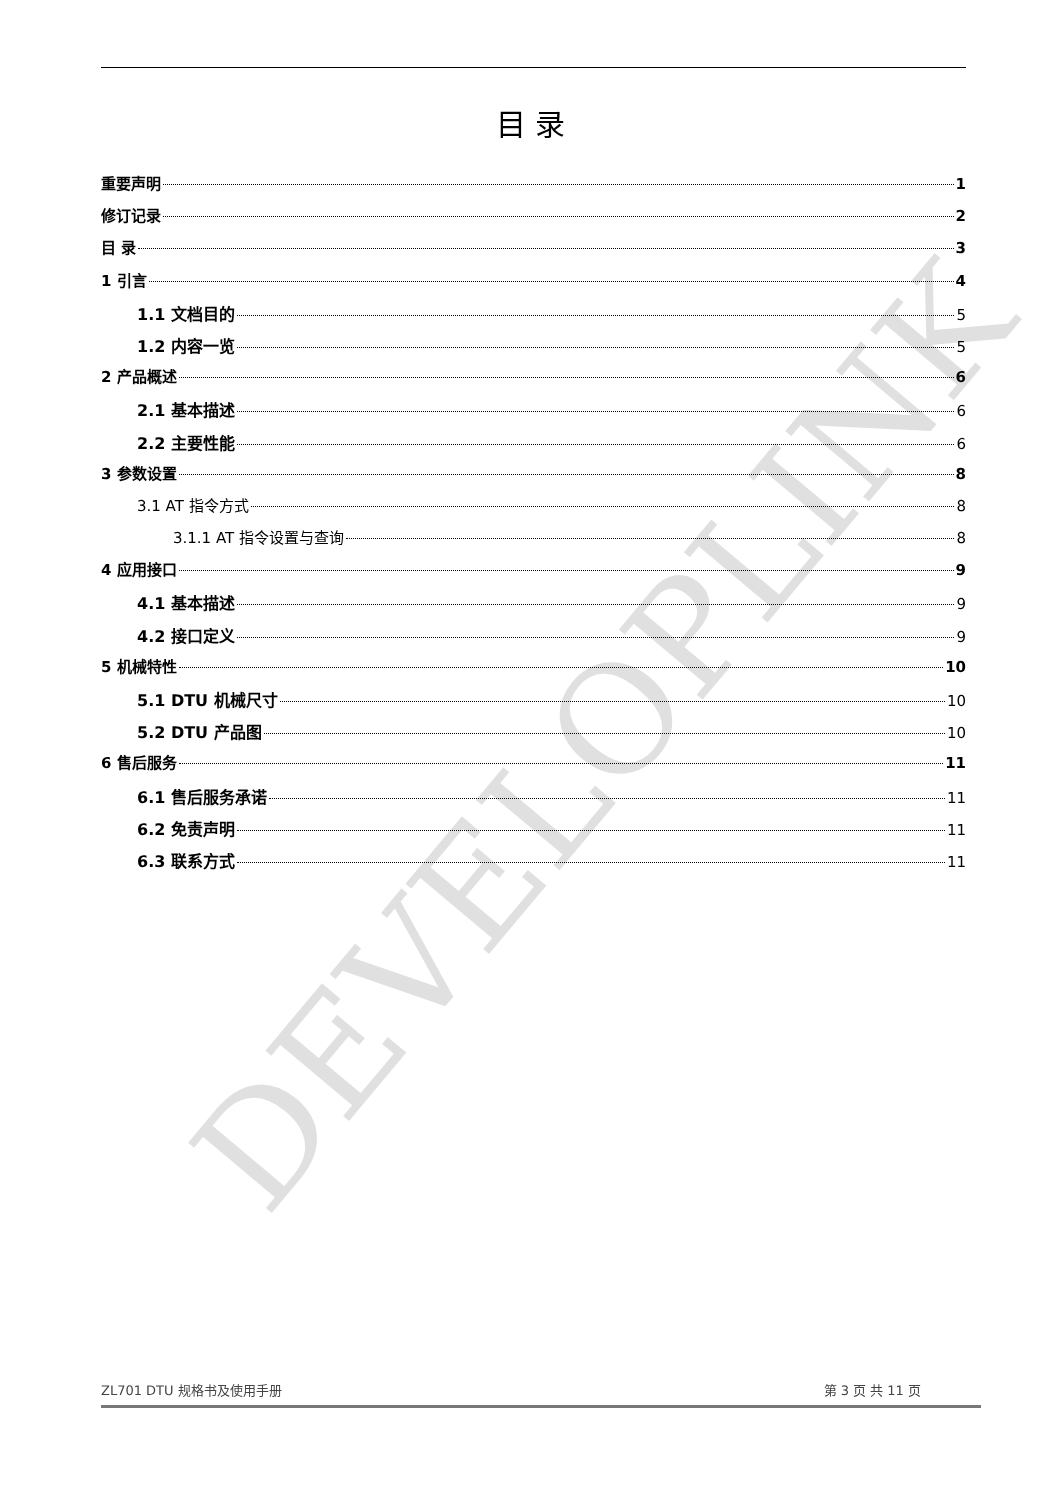目 录
重要声明 1
修订记录 2
目 录 3
1 引言 4
1.1 文档目的 5
1.2 内容一览 5
2 产品概述 6
2.1 基本描述 6
2.2 主要性能 6
3 参数设置 8
3.1 AT 指令方式 8
3.1.1 AT 指令设置与查询 8
4 应用接口 9
4.1 基本描述 9
4.2 接口定义 9
5 机械特性 10
5.1 DTU 机械尺寸 10
5.2 DTU 产品图 10
6 售后服务 11
6.1 售后服务承诺 11
6.2 免责声明 11
6.3 联系方式 11
DEVELOPLINK
ZL701 DTU 规格书及使用手册 第 3 页 共 11 页